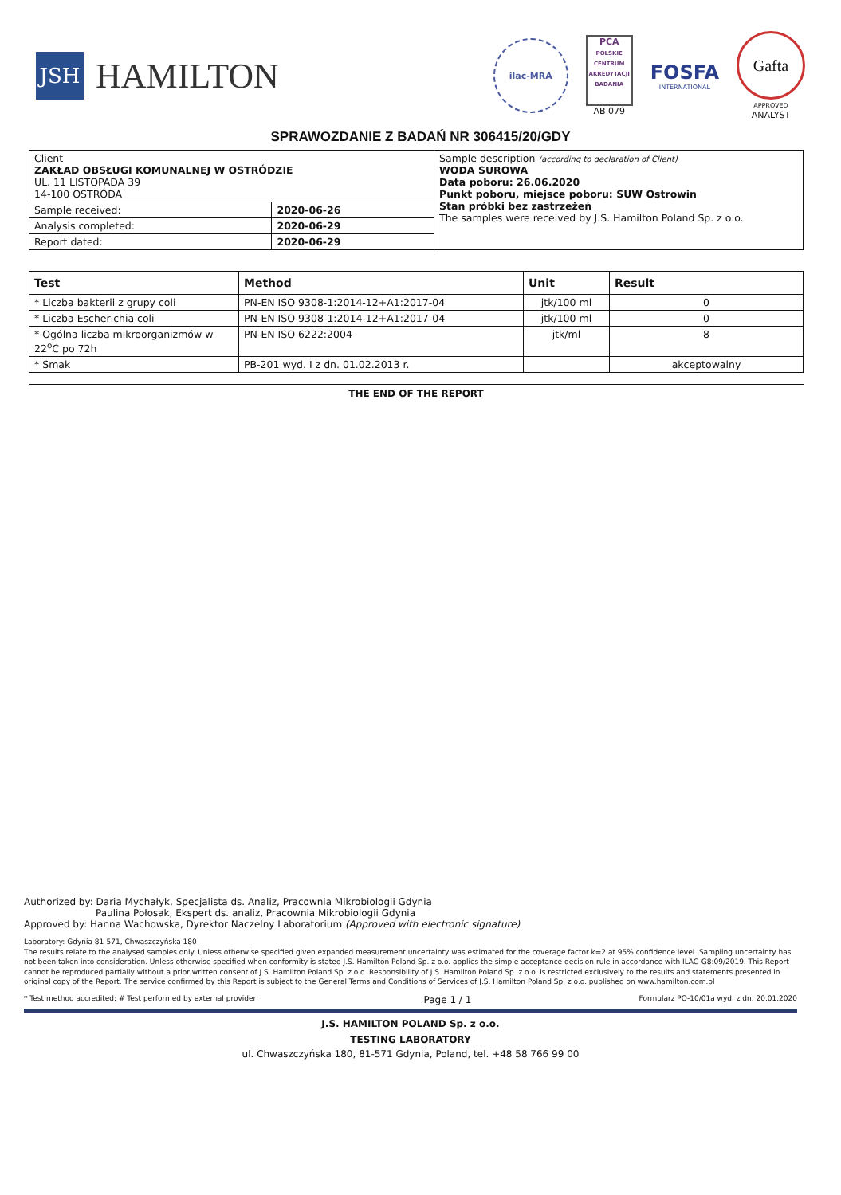JSH
HAMILTON
ilac-MRA
PCA
POLSKIE CENTRUM AKREDYTACJI
BADANIA
AB 079
FOSFA
INTERNATIONAL
Gafta
APPROVED
ANALYST
SPRAWOZDANIE Z BADAŃ NR 306415/20/GDY
| Client ZAKŁAD OBSŁUGI KOMUNALNEJ W OSTRÓDZIE UL. 11 LISTOPADA 39 14-100 OSTRÓDA | | Sample description (according to declaration of Client) WODA SUROWA Data poboru: 26.06.2020 Punkt poboru, miejsce poboru: SUW Ostrowin Stan próbki bez zastrzeżeń The samples were received by J.S. Hamilton Poland Sp. z o.o. |
| Sample received: | 2020-06-26 | |
| Analysis completed: | 2020-06-29 | |
| Report dated: | 2020-06-29 | |
| Test | Method | Unit | Result |
| --- | --- | --- | --- |
| * Liczba bakterii z grupy coli | PN-EN ISO 9308-1:2014-12+A1:2017-04 | jtk/100 ml | 0 |
| * Liczba Escherichia coli | PN-EN ISO 9308-1:2014-12+A1:2017-04 | jtk/100 ml | 0 |
| * Ogólna liczba mikroorganizmów w 22<sup>o</sup>C po 72h | PN-EN ISO 6222:2004 | jtk/ml | 8 |
| * Smak | PB-201 wyd. I z dn. 01.02.2013 r. | | akceptowalny |
THE END OF THE REPORT
Authorized by: Daria Mychałyk, Specjalista ds. Analiz, Pracownia Mikrobiologii Gdynia
Paulina Połosak, Ekspert ds. analiz, Pracownia Mikrobiologii Gdynia
Approved by: Hanna Wachowska, Dyrektor Naczelny Laboratorium (Approved with electronic signature)
Laboratory: Gdynia 81-571, Chwaszczyńska 180
The results relate to the analysed samples only. Unless otherwise specified given expanded measurement uncertainty was estimated for the coverage factor k=2 at 95% confidence level. Sampling uncertainty has not been taken into consideration. Unless otherwise specified when conformity is stated J.S. Hamilton Poland Sp. z o.o. applies the simple acceptance decision rule in accordance with ILAC-G8:09/2019. This Report cannot be reproduced partially without a prior written consent of J.S. Hamilton Poland Sp. z o.o. Responsibility of J.S. Hamilton Poland Sp. z o.o. is restricted exclusively to the results and statements presented in original copy of the Report. The service confirmed by this Report is subject to the General Terms and Conditions of Services of J.S. Hamilton Poland Sp. z o.o. published on www.hamilton.com.pl
* Test method accredited; # Test performed by external provider Page 1 / 1 Formularz PO-10/01a wyd. z dn. 20.01.2020
J.S. HAMILTON POLAND Sp. z o.o.
TESTING LABORATORY
ul. Chwaszczyńska 180, 81-571 Gdynia, Poland, tel. +48 58 766 99 00